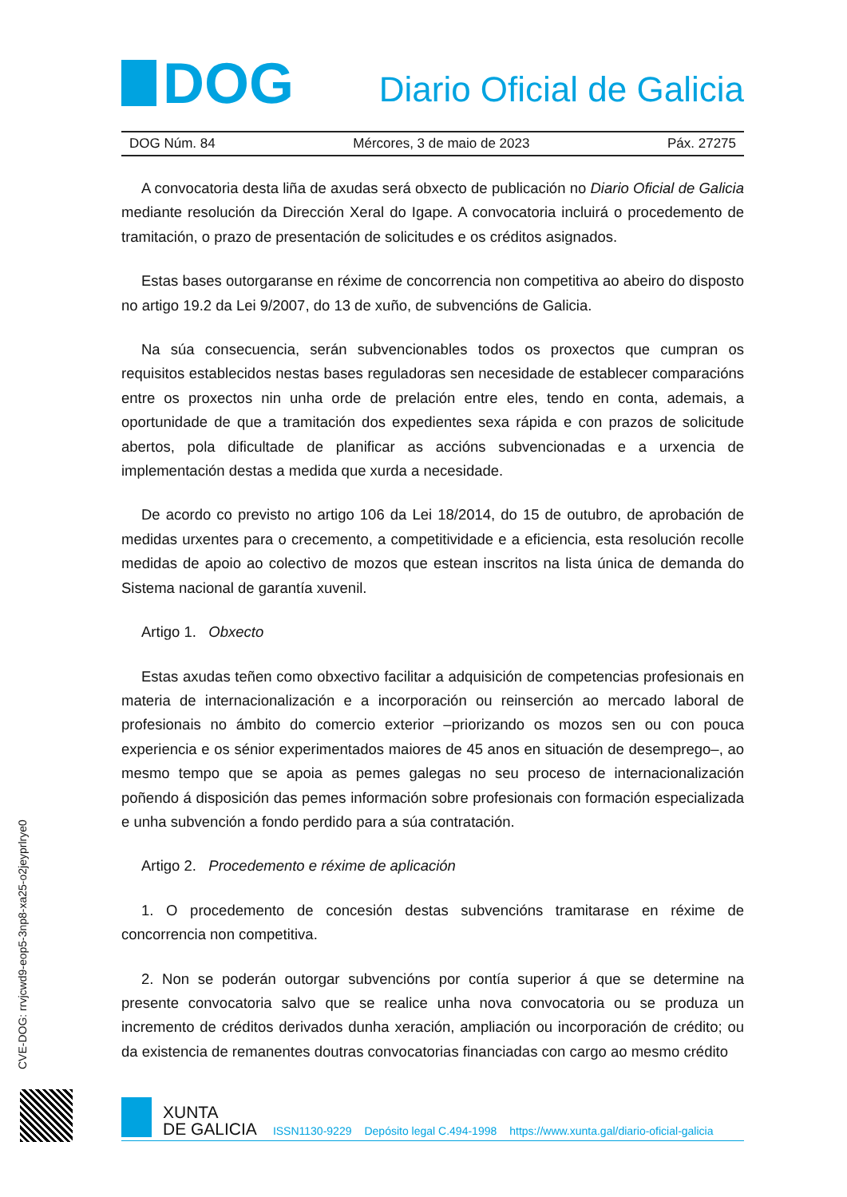DOG
Diario Oficial de Galicia
DOG Núm. 84 Mércores, 3 de maio de 2023 Páx. 27275
A convocatoria desta liña de axudas será obxecto de publicación no Diario Oficial de Galicia mediante resolución da Dirección Xeral do Igape. A convocatoria incluirá o procedemento de tramitación, o prazo de presentación de solicitudes e os créditos asignados.
Estas bases outorgaranse en réxime de concorrencia non competitiva ao abeiro do disposto no artigo 19.2 da Lei 9/2007, do 13 de xuño, de subvencións de Galicia.
Na súa consecuencia, serán subvencionables todos os proxectos que cumpran os requisitos establecidos nestas bases reguladoras sen necesidade de establecer comparacións entre os proxectos nin unha orde de prelación entre eles, tendo en conta, ademais, a oportunidade de que a tramitación dos expedientes sexa rápida e con prazos de solicitude abertos, pola dificultade de planificar as accións subvencionadas e a urxencia de implementación destas a medida que xurda a necesidade.
De acordo co previsto no artigo 106 da Lei 18/2014, do 15 de outubro, de aprobación de medidas urxentes para o crecemento, a competitividade e a eficiencia, esta resolución recolle medidas de apoio ao colectivo de mozos que estean inscritos na lista única de demanda do Sistema nacional de garantía xuvenil.
Artigo 1. Obxecto
Estas axudas teñen como obxectivo facilitar a adquisición de competencias profesionais en materia de internacionalización e a incorporación ou reinserción ao mercado laboral de profesionais no ámbito do comercio exterior –priorizando os mozos sen ou con pouca experiencia e os sénior experimentados maiores de 45 anos en situación de desemprego–, ao mesmo tempo que se apoia as pemes galegas no seu proceso de internacionalización poñendo á disposición das pemes información sobre profesionais con formación especializada e unha subvención a fondo perdido para a súa contratación.
Artigo 2. Procedemento e réxime de aplicación
1. O procedemento de concesión destas subvencións tramitarase en réxime de concorrencia non competitiva.
2. Non se poderán outorgar subvencións por contía superior á que se determine na presente convocatoria salvo que se realice unha nova convocatoria ou se produza un incremento de créditos derivados dunha xeración, ampliación ou incorporación de crédito; ou da existencia de remanentes doutras convocatorias financiadas con cargo ao mesmo crédito
CVE-DOG: rrvjcwd9-eop5-3np8-xa25-o2jeyprlrye0
XUNTA
DE GALICIA
ISSN1130-9229 Depósito legal C.494-1998 https://www.xunta.gal/diario-oficial-galicia